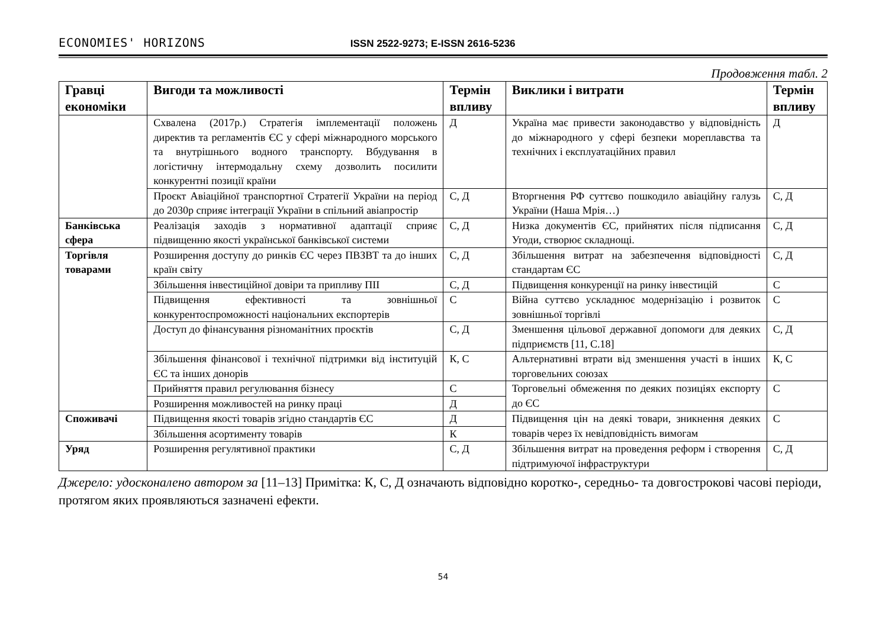ECONOMIES' HORIZONS ISSN 2522-9273; E-ISSN 2616-5236
Продовження табл. 2
| Гравці економіки | Вигоди та можливості | Термін впливу | Виклики і витрати | Термін впливу |
| --- | --- | --- | --- | --- |
| | Схвалена (2017р.) Стратегія імплементації положень директив та регламентів ЄС у сфері міжнародного морського та внутрішнього водного транспорту. Вбудування в логістичну інтермодальну схему дозволить посилити конкурентні позиції країни | Д | Україна має привести законодавство у відповідність до міжнародного у сфері безпеки мореплавства та технічних і експлуатаційних правил | Д |
| | Проєкт Авіаційної транспортної Стратегії України на період до 2030р сприяє інтеграції України в спільний авіапростір | С, Д | Вторгнення РФ суттєво пошкодило авіаційну галузь України (Наша Мрія…) | С, Д |
| Банківська сфера | Реалізація заходів з нормативної адаптації сприяє підвищенню якості української банківської системи | С, Д | Низка документів ЄС, прийнятих після підписання Угоди, створює складнощі. | С, Д |
| Торгівля товарами | Розширення доступу до ринків ЄС через ПВЗВТ та до інших країн світу | С, Д | Збільшення витрат на забезпечення відповідності стандартам ЄС | С, Д |
| | Збільшення інвестиційної довіри та припливу ПІІ | С, Д | Підвищення конкуренції на ринку інвестицій | С |
| | Підвищення ефективності та зовнішньої конкурентоспроможності національних експортерів | С | Війна суттєво ускладнює модернізацію і розвиток зовнішньої торгівлі | С |
| | Доступ до фінансування різноманітних проєктів | С, Д | Зменшення цільової державної допомоги для деяких підприємств [11, С.18] | С, Д |
| | Збільшення фінансової і технічної підтримки від інституцій ЄС та інших донорів | К, С | Альтернативні втрати від зменшення участі в інших торговельних союзах | К, С |
| | Прийняття правил регулювання бізнесу | С | Торговельні обмеження по деяких позиціях експорту до ЄС | С |
| | Розширення можливостей на ринку праці | Д | | |
| Споживачі | Підвищення якості товарів згідно стандартів ЄС | Д | Підвищення цін на деякі товари, зникнення деяких товарів через їх невідповідність вимогам | С |
| | Збільшення асортименту товарів | К | | |
| Уряд | Розширення регулятивної практики | С, Д | Збільшення витрат на проведення реформ і створення підтримуючої інфраструктури | С, Д |
Джерело: удосконалено автором за [11–13] Примітка: К, С, Д означають відповідно коротко-, середньо- та довгострокові часові періоди, протягом яких проявляються зазначені ефекти.
54